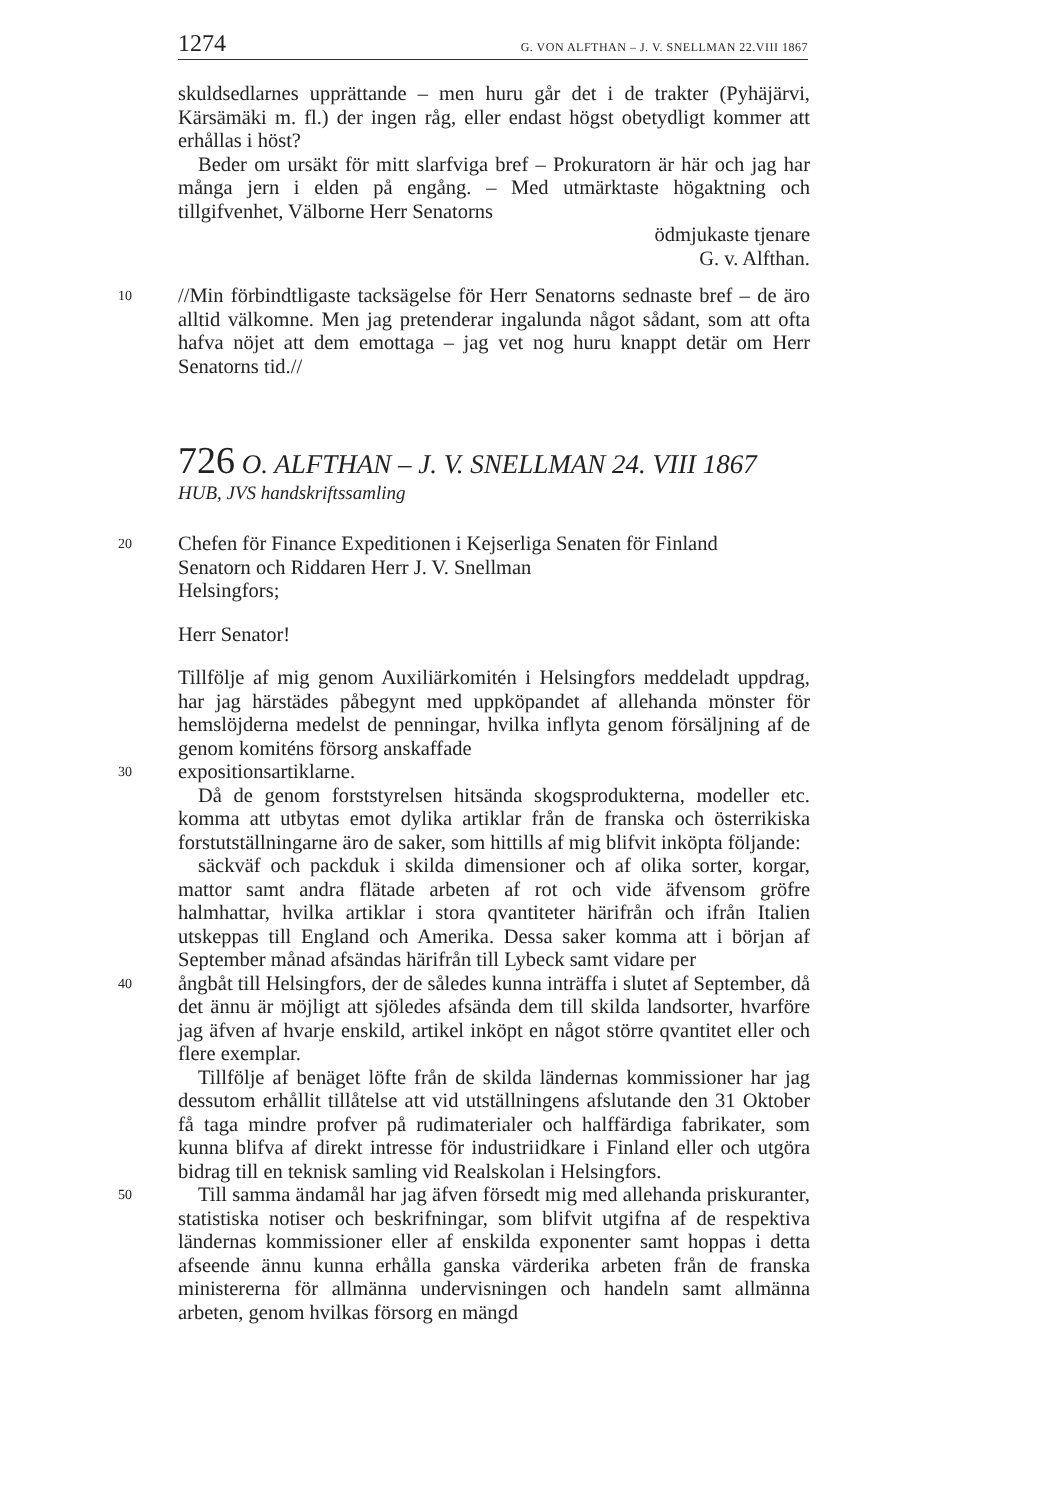1274 G. VON ALFTHAN – J. V. SNELLMAN 22.VIII 1867
skuldsedlarnes upprättande – men huru går det i de trakter (Pyhäjärvi, Kärsämäki m. fl.) der ingen råg, eller endast högst obetydligt kommer att erhållas i höst?
Beder om ursäkt för mitt slarfviga bref – Prokuratorn är här och jag har många jern i elden på engång. – Med utmärktaste högaktning och tillgifvenhet, Välborne Herr Senatorns
ödmjukaste tjenare
G. v. Alfthan.
10
//Min förbindtligaste tacksägelse för Herr Senatorns sednaste bref – de äro alltid välkomne. Men jag pretenderar ingalunda något sådant, som att ofta hafva nöjet att dem emottaga – jag vet nog huru knappt detär om Herr Senatorns tid.//
726 O. ALFTHAN – J. V. SNELLMAN 24. VIII 1867
HUB, JVS handskriftssamling
20
Chefen för Finance Expeditionen i Kejserliga Senaten för Finland
Senatorn och Riddaren Herr J. V. Snellman
Helsingfors;
Herr Senator!
Tillfölje af mig genom Auxiliärkomitén i Helsingfors meddeladt uppdrag, har jag härstädes påbegynt med uppköpandet af allehanda mönster för hemslöjderna medelst de penningar, hvilka inflyta genom försäljning af de genom komiténs försorg anskaffade
30
expositionsartiklarne.
Då de genom forststyrelsen hitsända skogsprodukterna, modeller etc. komma att utbytas emot dylika artiklar från de franska och österrikiska forstutställningarne äro de saker, som hittills af mig blifvit inköpta följande:
säckväf och packduk i skilda dimensioner och af olika sorter, korgar, mattor samt andra flätade arbeten af rot och vide äfvensom gröfre halmhattar, hvilka artiklar i stora qvantiteter härifrån och ifrån Italien utskeppas till England och Amerika. Dessa saker komma att i början af September månad afsändas härifrån till Lybeck samt vidare per
40
ångbåt till Helsingfors, der de således kunna inträffa i slutet af September, då det ännu är möjligt att sjöledes afsända dem till skilda landsorter, hvarföre jag äfven af hvarje enskild, artikel inköpt en något större qvantitet eller och flere exemplar.
Tillfölje af benäget löfte från de skilda ländernas kommissioner har jag dessutom erhållit tillåtelse att vid utställningens afslutande den 31 Oktober få taga mindre profver på rudimaterialer och halffärdiga fabrikater, som kunna blifva af direkt intresse för industriidkare i Finland eller och utgöra bidrag till en teknisk samling vid Realskolan i Helsingfors.
50
Till samma ändamål har jag äfven försedt mig med allehanda priskuranter, statistiska notiser och beskrifningar, som blifvit utgifna af de respektiva ländernas kommissioner eller af enskilda exponenter samt hoppas i detta afseende ännu kunna erhålla ganska värderika arbeten från de franska ministererna för allmänna undervisningen och handeln samt allmänna arbeten, genom hvilkas försorg en mängd